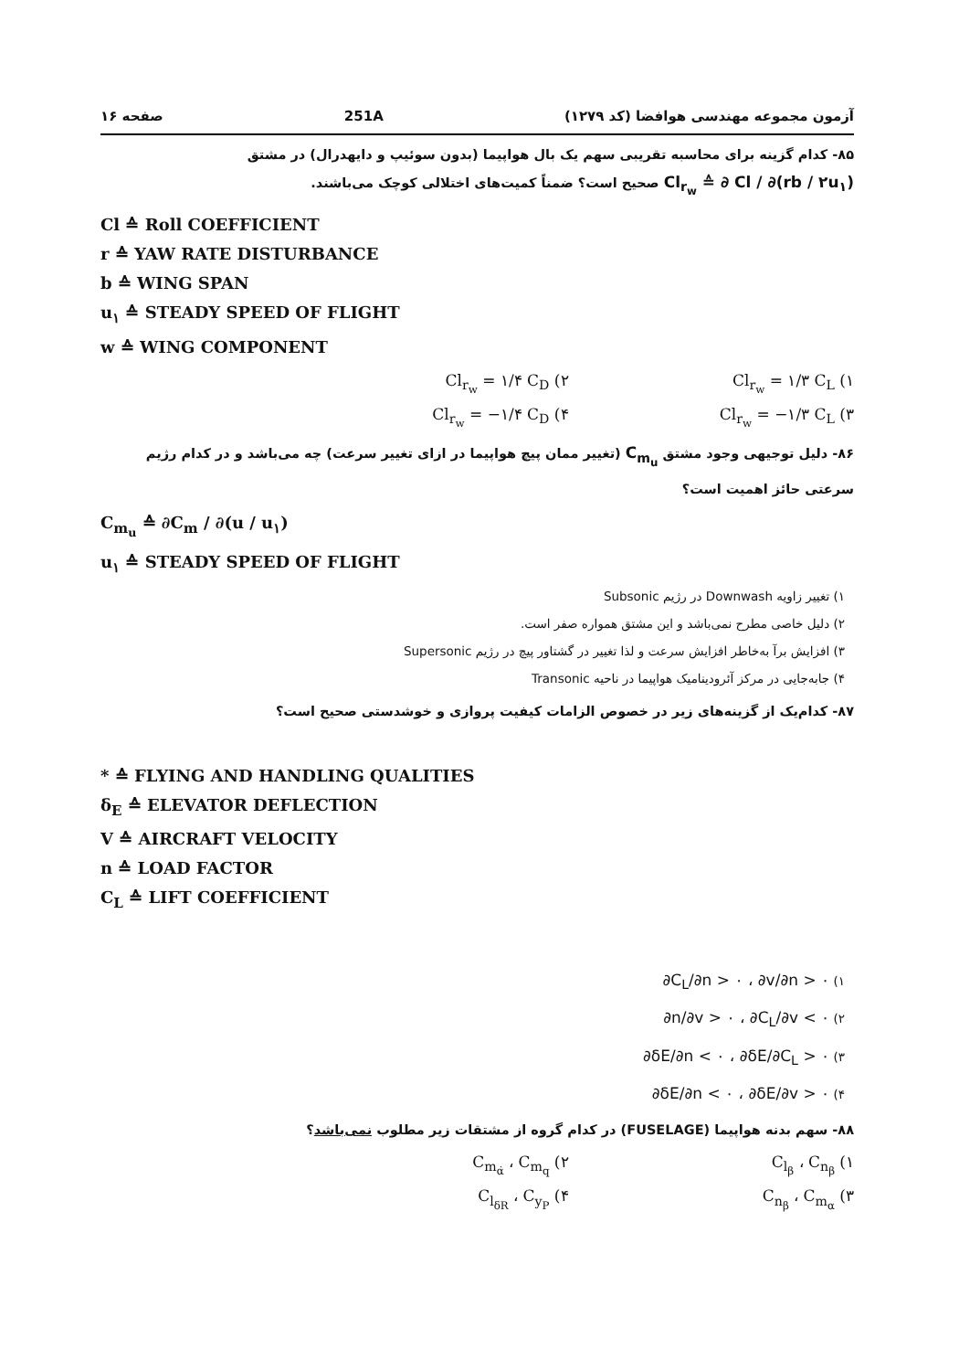آزمون مجموعه مهندسی هوافضا (کد ۱۲۷۹) 251A صفحه ۱۶
۸۵- کدام گزینه برای محاسبه تقریبی سهم یک بال هواپیما (بدون سوئیپ و دایهدرال) در مشتق Cl<sub>r<sub>w</sub></sub> ≙ ∂ Cl / ∂(rb / ۲u<sub>۱</sub>) صحیح است؟ ضمناً کمیت‌های اختلالی کوچک می‌باشند.
Cl ≙ Roll COEFFICIENT
r ≙ YAW RATE DISTURBANCE
b ≙ WING SPAN
u<sub>۱</sub> ≙ STEADY SPEED OF FLIGHT
w ≙ WING COMPONENT
۱) Cl<sub>r<sub>w</sub></sub> = ۱/۳ C<sub>L</sub>
۲) Cl<sub>r<sub>w</sub></sub> = ۱/۴ C<sub>D</sub>
۳) Cl<sub>r<sub>w</sub></sub> = −۱/۳ C<sub>L</sub>
۴) Cl<sub>r<sub>w</sub></sub> = −۱/۴ C<sub>D</sub>
۸۶- دلیل توجیهی وجود مشتق C<sub>m<sub>u</sub></sub> (تغییر ممان پیچ هواپیما در ازای تغییر سرعت) چه می‌باشد و در کدام رژیم سرعتی حائز اهمیت است؟
C<sub>m<sub>u</sub></sub> ≙ ∂C<sub>m</sub> / ∂(u / u<sub>۱</sub>)
u<sub>۱</sub> ≙ STEADY SPEED OF FLIGHT
۱) تغییر زاویه Downwash در رژیم Subsonic
۲) دلیل خاصی مطرح نمی‌باشد و این مشتق همواره صفر است.
۳) افزایش برآ به‌خاطر افزایش سرعت و لذا تغییر در گشتاور پیچ در رژیم Supersonic
۴) جابه‌جایی در مرکز آئرودینامیک هواپیما در ناحیه Transonic
۸۷- کدام‌یک از گزینه‌های زیر در خصوص الزامات کیفیت پروازی و خوشدستی صحیح است؟
* ≙ FLYING AND HANDLING QUALITIES
δ<sub>E</sub> ≙ ELEVATOR DEFLECTION
V ≙ AIRCRAFT VELOCITY
n ≙ LOAD FACTOR
C<sub>L</sub> ≙ LIFT COEFFICIENT
۱) ∂C<sub>L</sub>/∂n > ۰ ، ∂v/∂n > ۰
۲) ∂n/∂v > ۰ ، ∂C<sub>L</sub>/∂v < ۰
۳) ∂δE/∂n < ۰ ، ∂δE/∂C<sub>L</sub> > ۰
۴) ∂δE/∂n < ۰ ، ∂δE/∂v > ۰
۸۸- سهم بدنه هواپیما (FUSELAGE) در کدام گروه از مشتقات زیر مطلوب نمی‌باشد؟
۱) C<sub>l<sub>β</sub></sub> ، C<sub>n<sub>β</sub></sub>
۲) C<sub>m<sub>α̇</sub></sub> ، C<sub>m<sub>q</sub></sub>
۳) C<sub>n<sub>β</sub></sub> ، C<sub>m<sub>α</sub></sub>
۴) C<sub>l<sub>δR</sub></sub> ، C<sub>y<sub>P</sub></sub>